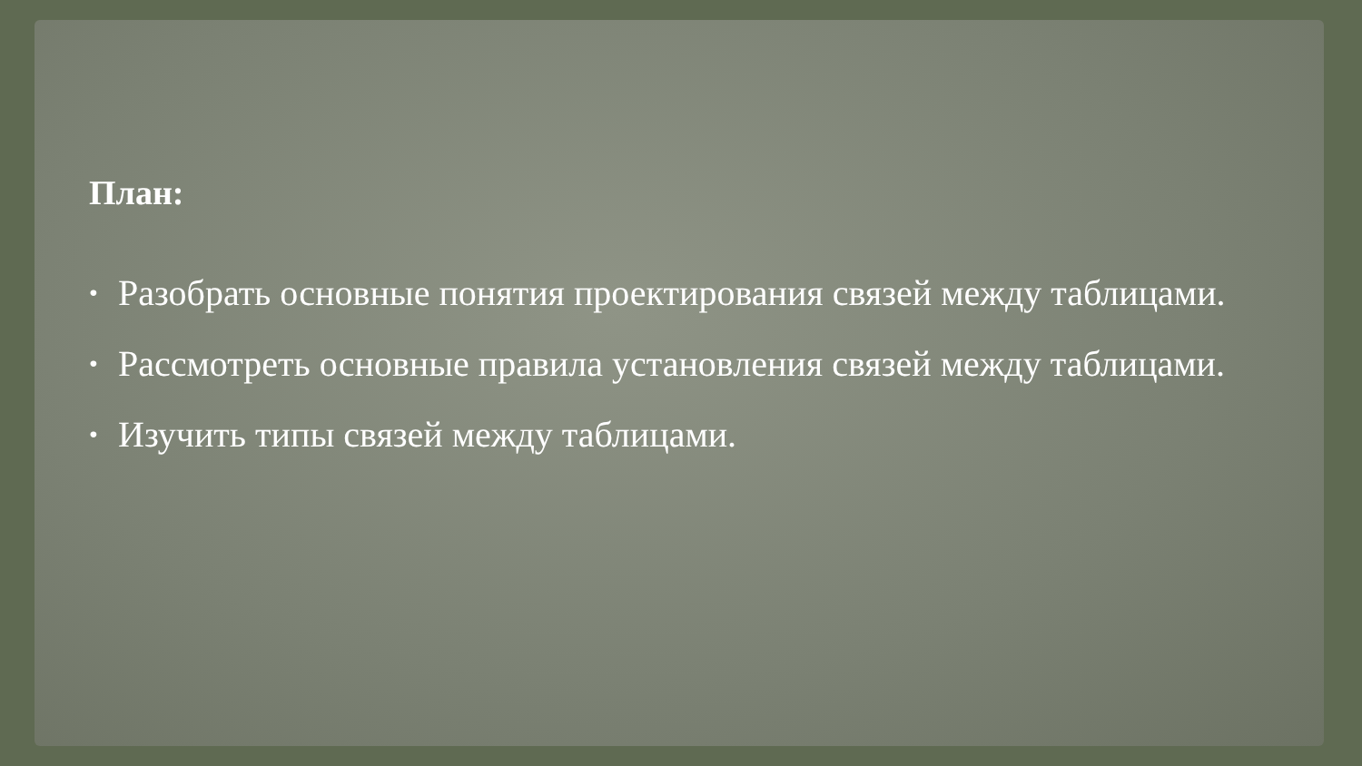План:
• Разобрать основные понятия проектирования связей между таблицами.
• Рассмотреть основные правила установления связей между таблицами.
• Изучить типы связей между таблицами.